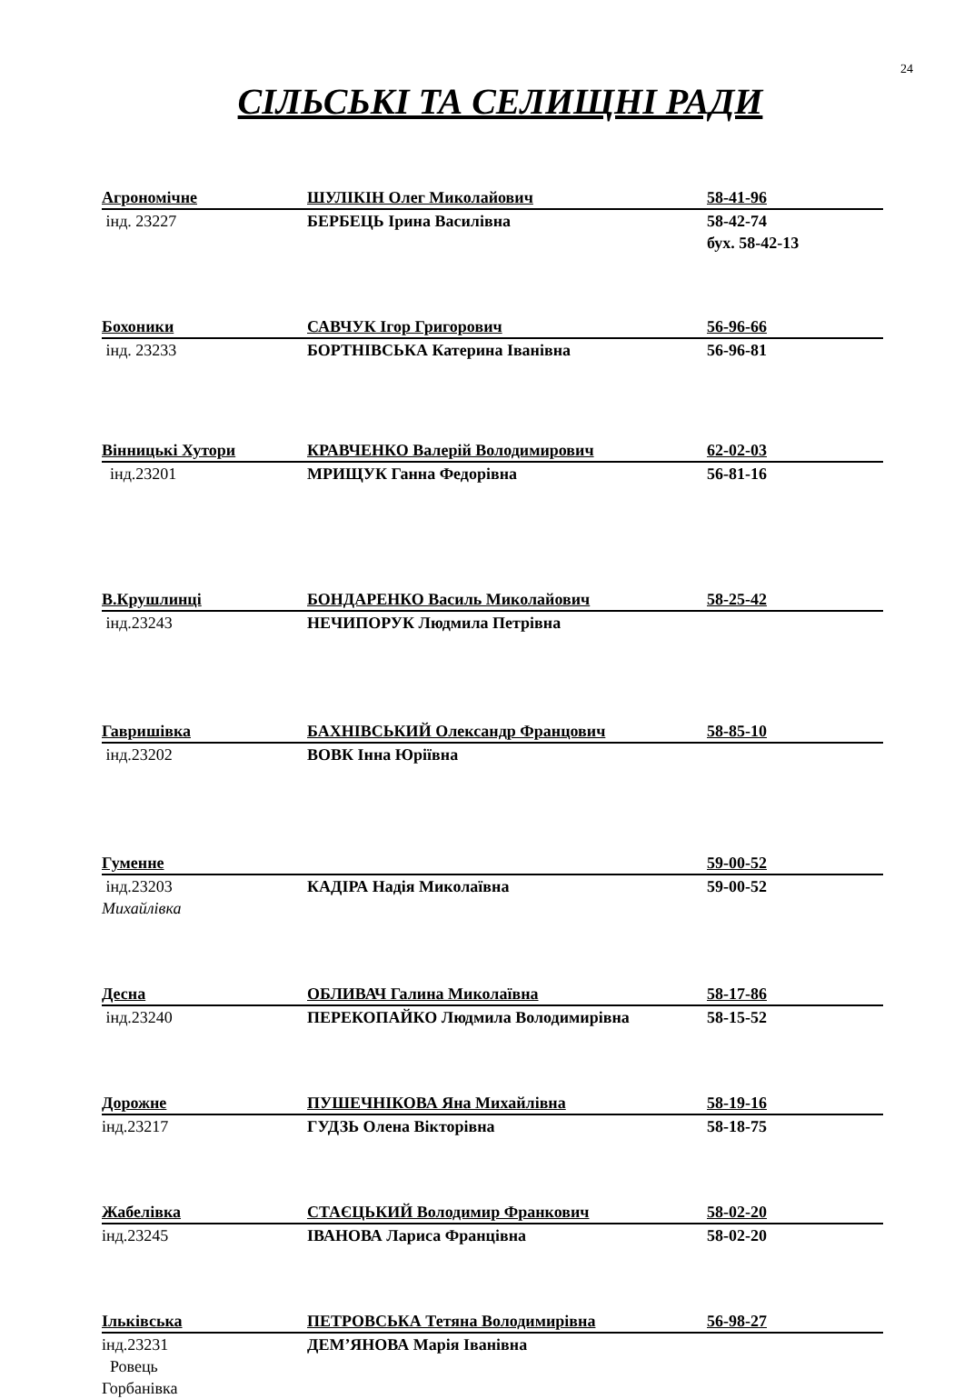24
СІЛЬСЬКІ ТА СЕЛИЩНІ РАДИ
Агрономічне ШУЛІКІН Олег Миколайович 58-41-96
інд. 23227 БЕРБЕЦЬ Ірина Василівна 58-42-74
бух. 58-42-13
Бохоники САВЧУК Ігор Григорович 56-96-66
інд. 23233 БОРТНІВСЬКА Катерина Іванівна 56-96-81
Вінницькі Хутори КРАВЧЕНКО Валерій Володимирович 62-02-03
інд.23201 МРИЩУК Ганна Федорівна 56-81-16
В.Крушлинці БОНДАРЕНКО Василь Миколайович 58-25-42
інд.23243 НЕЧИПОРУК Людмила Петрівна
Гавришівка БАХНІВСЬКИЙ Олександр Францович 58-85-10
інд.23202 ВОВК Інна Юріївна
Гуменне 59-00-52
інд.23203 КАДІРА Надія Миколаївна 59-00-52
Михайлівка
Десна ОБЛИВАЧ Галина Миколаївна 58-17-86
інд.23240 ПЕРЕКОПАЙКО Людмила Володимирівна 58-15-52
Дорожне ПУШЕЧНІКОВА Яна Михайлівна 58-19-16
інд.23217 ГУДЗЬ Олена Вікторівна 58-18-75
Жабелівка СТАЄЦЬКИЙ Володимир Франкович 58-02-20
інд.23245 ІВАНОВА Лариса Францівна 58-02-20
Ільківська ПЕТРОВСЬКА Тетяна Володимирівна 56-98-27
інд.23231 ДЕМ’ЯНОВА Марія Іванівна
Ровець
Горбанівка